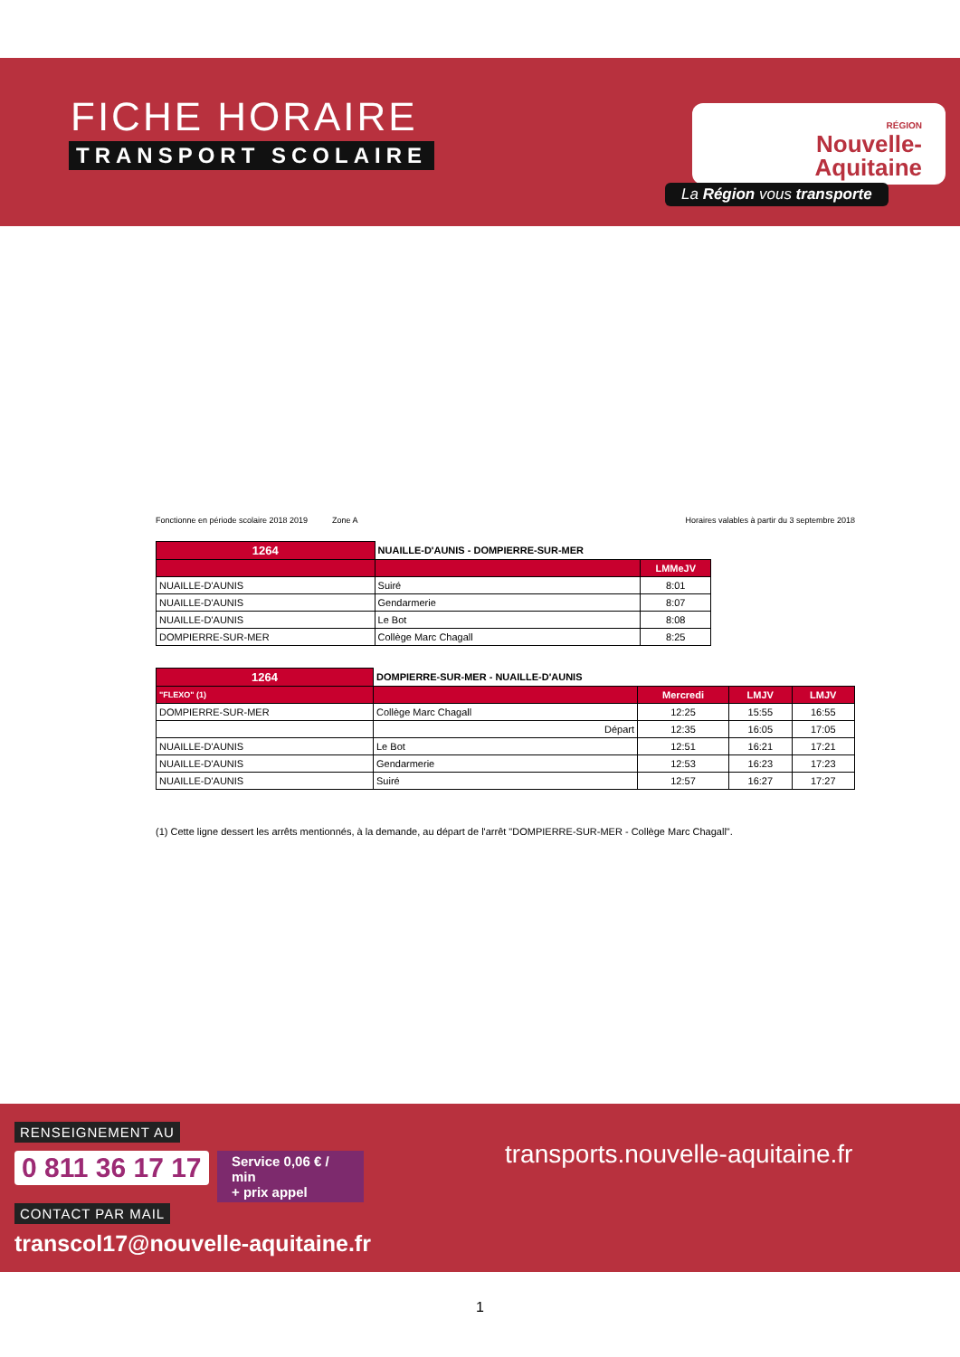FICHE HORAIRE
TRANSPORT SCOLAIRE
RÉGION
Nouvelle-
Aquitaine
La Région vous transporte
Fonctionne en période scolaire 2018 2019 Zone A Horaires valables à partir du 3 septembre 2018
| 1264 | NUAILLE-D'AUNIS - DOMPIERRE-SUR-MER | |
| | | LMMeJV |
| NUAILLE-D'AUNIS | Suiré | 8:01 |
| NUAILLE-D'AUNIS | Gendarmerie | 8:07 |
| NUAILLE-D'AUNIS | Le Bot | 8:08 |
| DOMPIERRE-SUR-MER | Collège Marc Chagall | 8:25 |
| 1264 | DOMPIERRE-SUR-MER - NUAILLE-D'AUNIS | | | |
| "FLEXO" (1) | | Mercredi | LMJV | LMJV |
| DOMPIERRE-SUR-MER | Collège Marc Chagall | 12:25 | 15:55 | 16:55 |
| | Départ | 12:35 | 16:05 | 17:05 |
| NUAILLE-D'AUNIS | Le Bot | 12:51 | 16:21 | 17:21 |
| NUAILLE-D'AUNIS | Gendarmerie | 12:53 | 16:23 | 17:23 |
| NUAILLE-D'AUNIS | Suiré | 12:57 | 16:27 | 17:27 |
(1) Cette ligne dessert les arrêts mentionnés, à la demande, au départ de l'arrêt "DOMPIERRE-SUR-MER - Collège Marc Chagall".
RENSEIGNEMENT AU
0 811 36 17 17
Service 0,06 € / min
+ prix appel
CONTACT PAR MAIL
transcol17@nouvelle-aquitaine.fr
transports.nouvelle-aquitaine.fr
1